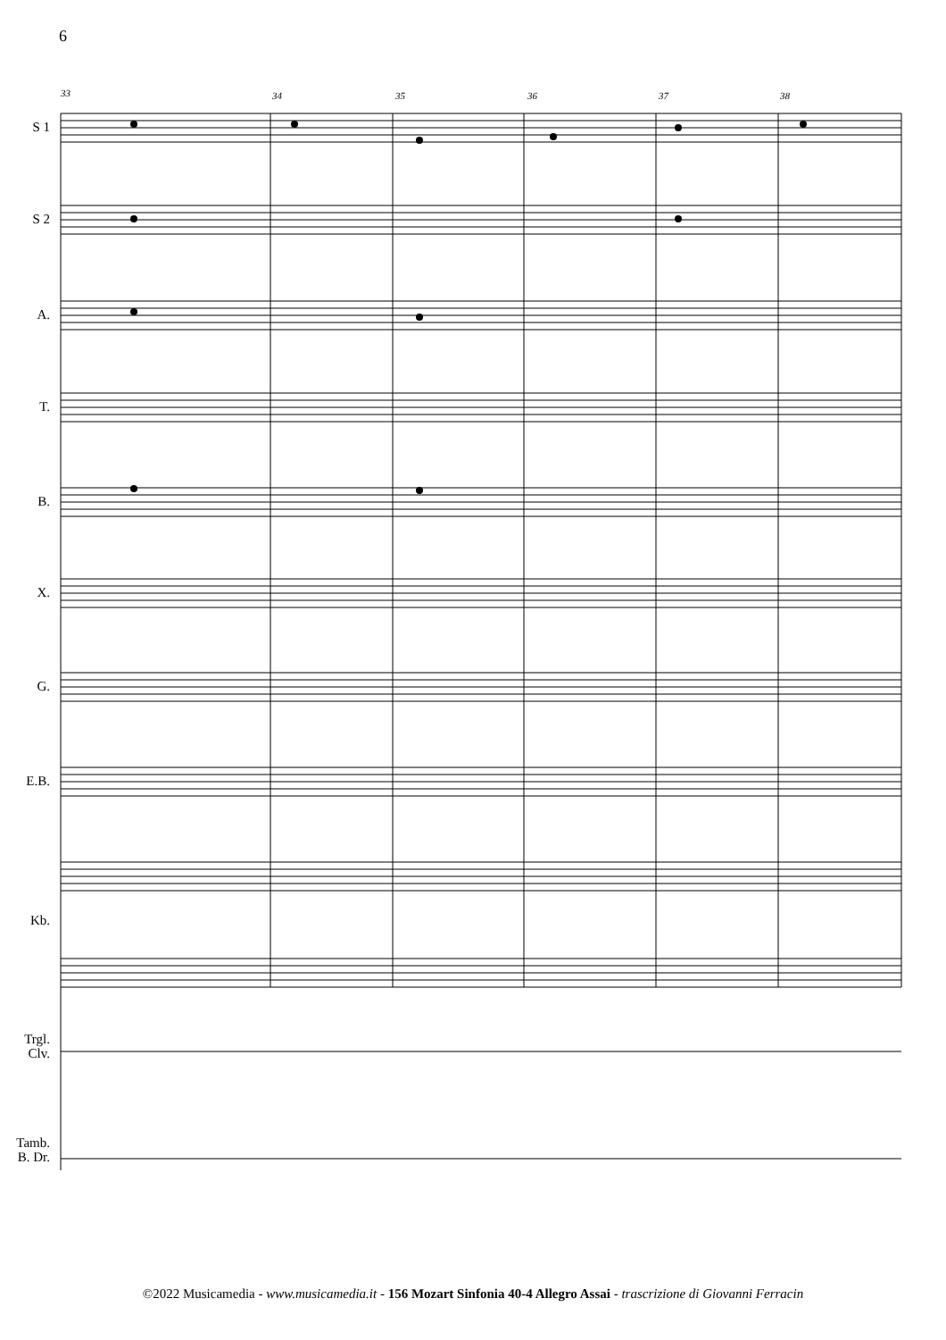6
33
34
35
36
37
38
S 1
S 2
A.
T.
B.
X.
G.
E.B.
Kb.
Trgl.
Clv.
Tamb.
B. Dr.
©2022 Musicamedia - www.musicamedia.it - 156 Mozart Sinfonia 40-4 Allegro Assai - trascrizione di Giovanni Ferracin